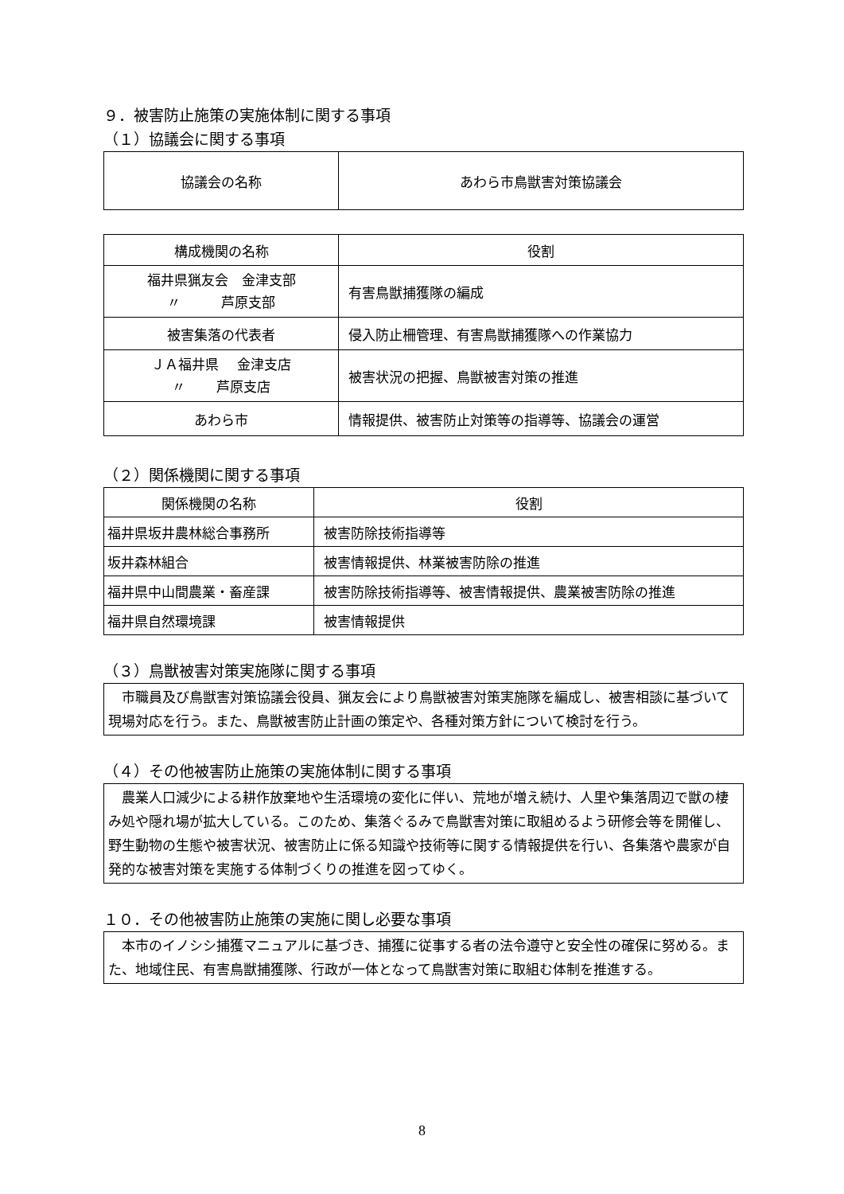９．被害防止施策の実施体制に関する事項
（１）協議会に関する事項
| 協議会の名称 | あわら市鳥獣害対策協議会 |
| 構成機関の名称 | 役割 |
| --- | --- |
| 福井県猟友会 金津支部 〃 芦原支部 | 有害鳥獣捕獲隊の編成 |
| 被害集落の代表者 | 侵入防止柵管理、有害鳥獣捕獲隊への作業協力 |
| ＪＡ福井県 金津支店 〃 芦原支店 | 被害状況の把握、鳥獣被害対策の推進 |
| あわら市 | 情報提供、被害防止対策等の指導等、協議会の運営 |
（２）関係機関に関する事項
| 関係機関の名称 | 役割 |
| --- | --- |
| 福井県坂井農林総合事務所 | 被害防除技術指導等 |
| 坂井森林組合 | 被害情報提供、林業被害防除の推進 |
| 福井県中山間農業・畜産課 | 被害防除技術指導等、被害情報提供、農業被害防除の推進 |
| 福井県自然環境課 | 被害情報提供 |
（３）鳥獣被害対策実施隊に関する事項
　市職員及び鳥獣害対策協議会役員、猟友会により鳥獣被害対策実施隊を編成し、被害相談に基づいて現場対応を行う。また、鳥獣被害防止計画の策定や、各種対策方針について検討を行う。
（４）その他被害防止施策の実施体制に関する事項
　農業人口減少による耕作放棄地や生活環境の変化に伴い、荒地が増え続け、人里や集落周辺で獣の棲み処や隠れ場が拡大している。このため、集落ぐるみで鳥獣害対策に取組めるよう研修会等を開催し、野生動物の生態や被害状況、被害防止に係る知識や技術等に関する情報提供を行い、各集落や農家が自発的な被害対策を実施する体制づくりの推進を図ってゆく。
１０．その他被害防止施策の実施に関し必要な事項
　本市のイノシシ捕獲マニュアルに基づき、捕獲に従事する者の法令遵守と安全性の確保に努める。また、地域住民、有害鳥獣捕獲隊、行政が一体となって鳥獣害対策に取組む体制を推進する。
8